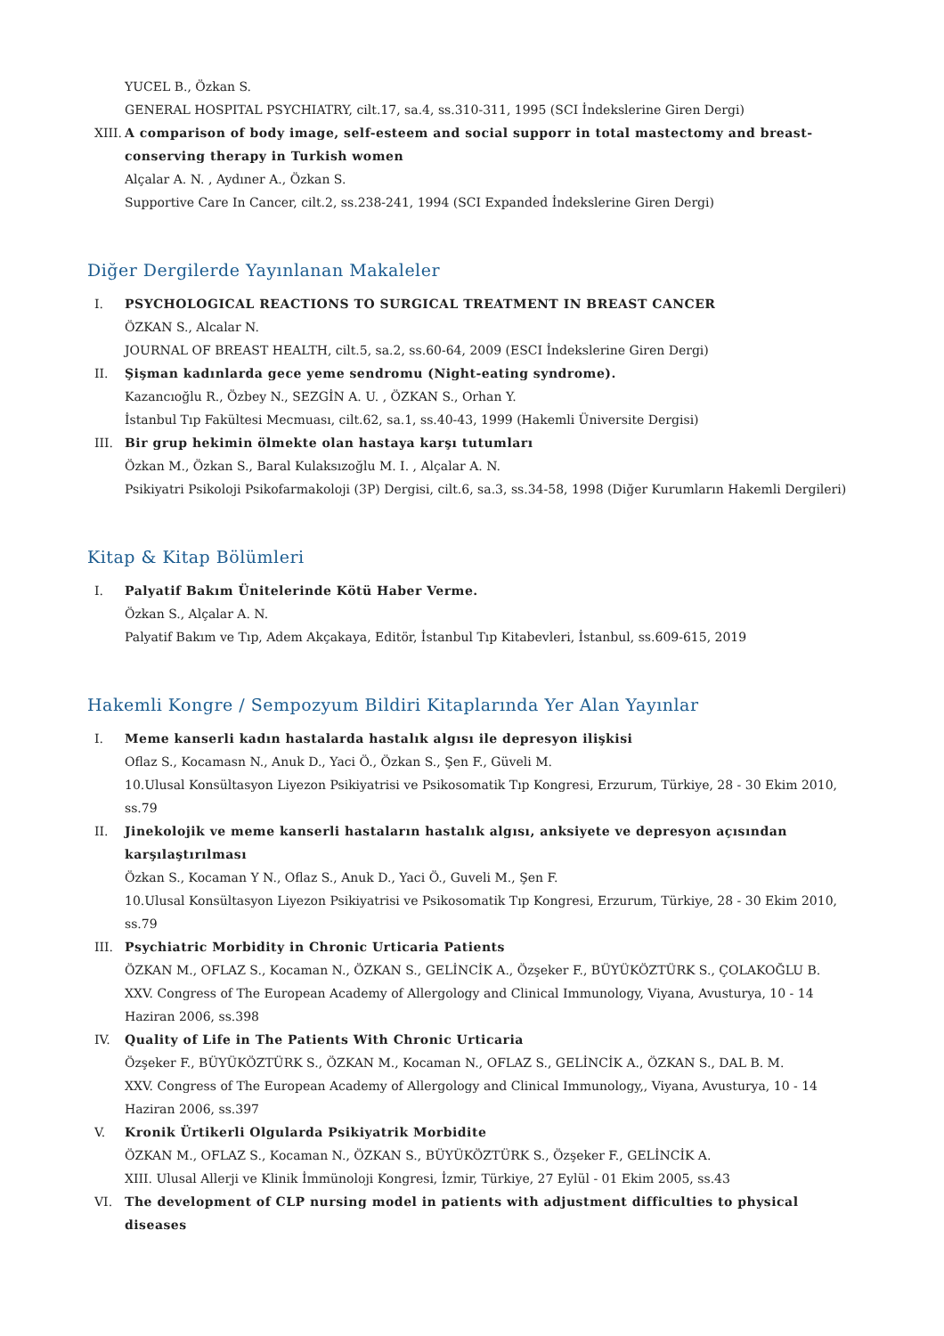YUCEL B., Özkan S.
GENERAL HOSPITAL PSYCHIATRY, cilt.17, sa.4, ss.310-311, 1995 (SCI İndekslerine Giren Dergi)
XIII. A comparison of body image, self-esteem and social supporr in total mastectomy and breast-conserving therapy in Turkish women
Alçalar A. N. , Aydıner A., Özkan S.
Supportive Care In Cancer, cilt.2, ss.238-241, 1994 (SCI Expanded İndekslerine Giren Dergi)
Diğer Dergilerde Yayınlanan Makaleler
I. PSYCHOLOGICAL REACTIONS TO SURGICAL TREATMENT IN BREAST CANCER
ÖZKAN S., Alcalar N.
JOURNAL OF BREAST HEALTH, cilt.5, sa.2, ss.60-64, 2009 (ESCI İndekslerine Giren Dergi)
II. Şişman kadınlarda gece yeme sendromu (Night-eating syndrome).
Kazancıoğlu R., Özbey N., SEZGİN A. U. , ÖZKAN S., Orhan Y.
İstanbul Tıp Fakültesi Mecmuası, cilt.62, sa.1, ss.40-43, 1999 (Hakemli Üniversite Dergisi)
III. Bir grup hekimin ölmekte olan hastaya karşı tutumları
Özkan M., Özkan S., Baral Kulaksızoğlu M. I. , Alçalar A. N.
Psikiyatri Psikoloji Psikofarmakoloji (3P) Dergisi, cilt.6, sa.3, ss.34-58, 1998 (Diğer Kurumların Hakemli Dergileri)
Kitap & Kitap Bölümleri
I. Palyatif Bakım Ünitelerinde Kötü Haber Verme.
Özkan S., Alçalar A. N.
Palyatif Bakım ve Tıp, Adem Akçakaya, Editör, İstanbul Tıp Kitabevleri, İstanbul, ss.609-615, 2019
Hakemli Kongre / Sempozyum Bildiri Kitaplarında Yer Alan Yayınlar
I. Meme kanserli kadın hastalarda hastalık algısı ile depresyon ilişkisi
Oflaz S., Kocamasn N., Anuk D., Yaci Ö., Özkan S., Şen F., Güveli M.
10.Ulusal Konsültasyon Liyezon Psikiyatrisi ve Psikosomatik Tıp Kongresi, Erzurum, Türkiye, 28 - 30 Ekim 2010, ss.79
II. Jinekolojik ve meme kanserli hastaların hastalık algısı, anksiyete ve depresyon açısından karşılaştırılması
Özkan S., Kocaman Y N., Oflaz S., Anuk D., Yaci Ö., Guveli M., Şen F.
10.Ulusal Konsültasyon Liyezon Psikiyatrisi ve Psikosomatik Tıp Kongresi, Erzurum, Türkiye, 28 - 30 Ekim 2010, ss.79
III. Psychiatric Morbidity in Chronic Urticaria Patients
ÖZKAN M., OFLAZ S., Kocaman N., ÖZKAN S., GELİNCİK A., Özşeker F., BÜYÜKÖZTÜRK S., ÇOLAKOĞLU B.
XXV. Congress of The European Academy of Allergology and Clinical Immunology, Viyana, Avusturya, 10 - 14 Haziran 2006, ss.398
IV. Quality of Life in The Patients With Chronic Urticaria
Özşeker F., BÜYÜKÖZTÜRK S., ÖZKAN M., Kocaman N., OFLAZ S., GELİNCİK A., ÖZKAN S., DAL B. M.
XXV. Congress of The European Academy of Allergology and Clinical Immunology,, Viyana, Avusturya, 10 - 14 Haziran 2006, ss.397
V. Kronik Ürtikerli Olgularda Psikiyatrik Morbidite
ÖZKAN M., OFLAZ S., Kocaman N., ÖZKAN S., BÜYÜKÖZTÜRK S., Özşeker F., GELİNCİK A.
XIII. Ulusal Allerji ve Klinik İmmünoloji Kongresi, İzmir, Türkiye, 27 Eylül - 01 Ekim 2005, ss.43
VI. The development of CLP nursing model in patients with adjustment difficulties to physical diseases